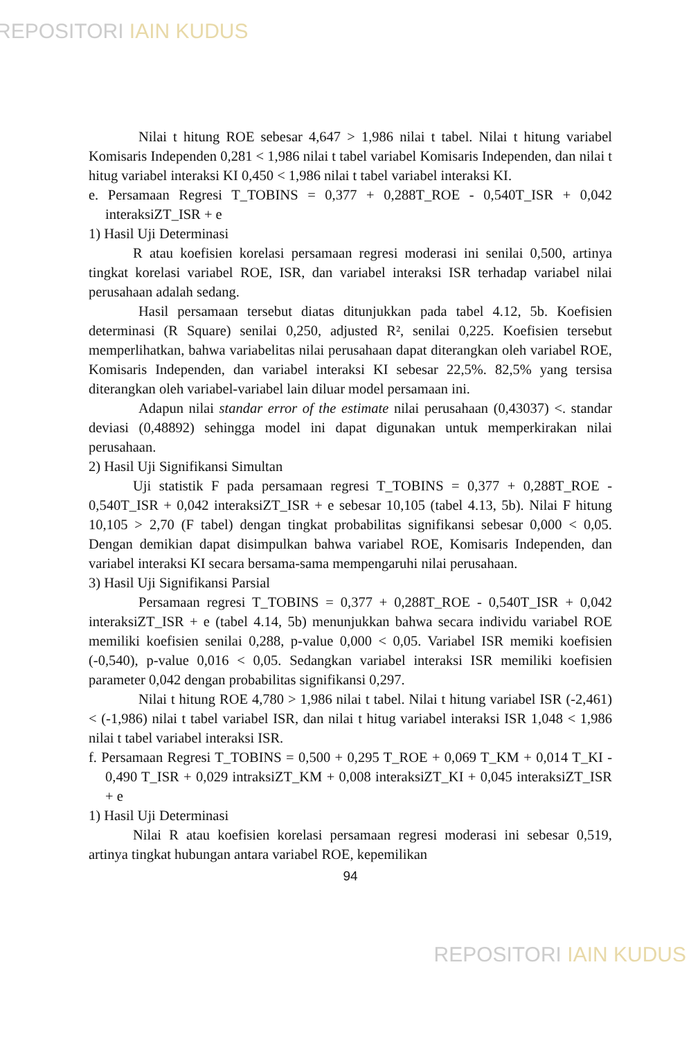REPOSITORI IAIN KUDUS
Nilai t hitung ROE sebesar 4,647 > 1,986 nilai t tabel. Nilai t hitung variabel Komisaris Independen 0,281 < 1,986 nilai t tabel variabel Komisaris Independen, dan nilai t hitug variabel interaksi KI 0,450 < 1,986 nilai t tabel variabel interaksi KI.
e. Persamaan Regresi T_TOBINS = 0,377 + 0,288T_ROE - 0,540T_ISR + 0,042 interaksiZT_ISR + e
1) Hasil Uji Determinasi
R atau koefisien korelasi persamaan regresi moderasi ini senilai 0,500, artinya tingkat korelasi variabel ROE, ISR, dan variabel interaksi ISR terhadap variabel nilai perusahaan adalah sedang.
Hasil persamaan tersebut diatas ditunjukkan pada tabel 4.12, 5b. Koefisien determinasi (R Square) senilai 0,250, adjusted R², senilai 0,225. Koefisien tersebut memperlihatkan, bahwa variabelitas nilai perusahaan dapat diterangkan oleh variabel ROE, Komisaris Independen, dan variabel interaksi KI sebesar 22,5%. 82,5% yang tersisa diterangkan oleh variabel-variabel lain diluar model persamaan ini.
Adapun nilai standar error of the estimate nilai perusahaan (0,43037) <. standar deviasi (0,48892) sehingga model ini dapat digunakan untuk memperkirakan nilai perusahaan.
2) Hasil Uji Signifikansi Simultan
Uji statistik F pada persamaan regresi T_TOBINS = 0,377 + 0,288T_ROE - 0,540T_ISR + 0,042 interaksiZT_ISR + e sebesar 10,105 (tabel 4.13, 5b). Nilai F hitung 10,105 > 2,70 (F tabel) dengan tingkat probabilitas signifikansi sebesar 0,000 < 0,05. Dengan demikian dapat disimpulkan bahwa variabel ROE, Komisaris Independen, dan variabel interaksi KI secara bersama-sama mempengaruhi nilai perusahaan.
3) Hasil Uji Signifikansi Parsial
Persamaan regresi T_TOBINS = 0,377 + 0,288T_ROE - 0,540T_ISR + 0,042 interaksiZT_ISR + e (tabel 4.14, 5b) menunjukkan bahwa secara individu variabel ROE memiliki koefisien senilai 0,288, p-value 0,000 < 0,05. Variabel ISR memiki koefisien (-0,540), p-value 0,016 < 0,05. Sedangkan variabel interaksi ISR memiliki koefisien parameter 0,042 dengan probabilitas signifikansi 0,297.
Nilai t hitung ROE 4,780 > 1,986 nilai t tabel. Nilai t hitung variabel ISR (-2,461) < (-1,986) nilai t tabel variabel ISR, dan nilai t hitug variabel interaksi ISR 1,048 < 1,986 nilai t tabel variabel interaksi ISR.
f. Persamaan Regresi T_TOBINS = 0,500 + 0,295 T_ROE + 0,069 T_KM + 0,014 T_KI - 0,490 T_ISR + 0,029 intraksiZT_KM + 0,008 interaksiZT_KI + 0,045 interaksiZT_ISR + e
1) Hasil Uji Determinasi
Nilai R atau koefisien korelasi persamaan regresi moderasi ini sebesar 0,519, artinya tingkat hubungan antara variabel ROE, kepemilikan
94
REPOSITORI IAIN KUDUS